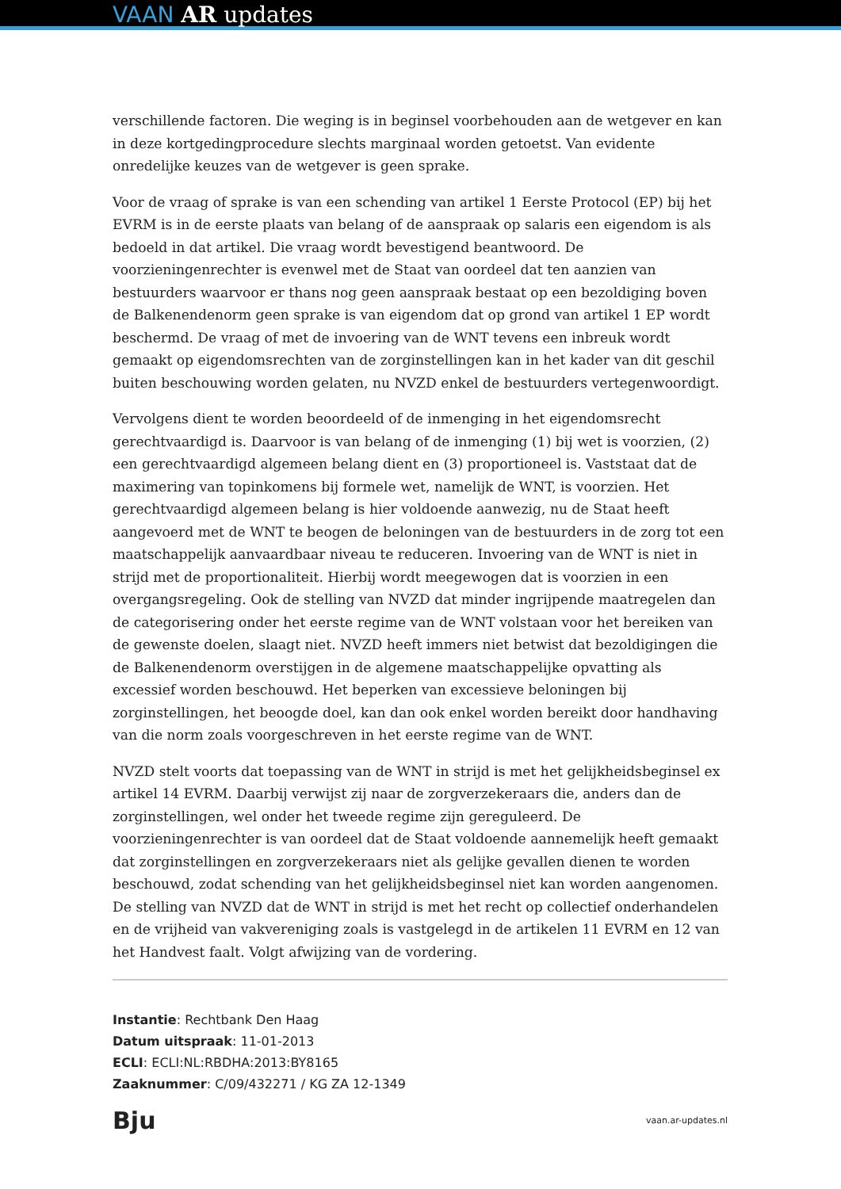VAAN AR updates
verschillende factoren. Die weging is in beginsel voorbehouden aan de wetgever en kan in deze kortgedingprocedure slechts marginaal worden getoetst. Van evidente onredelijke keuzes van de wetgever is geen sprake.
Voor de vraag of sprake is van een schending van artikel 1 Eerste Protocol (EP) bij het EVRM is in de eerste plaats van belang of de aanspraak op salaris een eigendom is als bedoeld in dat artikel. Die vraag wordt bevestigend beantwoord. De voorzieningenrechter is evenwel met de Staat van oordeel dat ten aanzien van bestuurders waarvoor er thans nog geen aanspraak bestaat op een bezoldiging boven de Balkenendenorm geen sprake is van eigendom dat op grond van artikel 1 EP wordt beschermd. De vraag of met de invoering van de WNT tevens een inbreuk wordt gemaakt op eigendomsrechten van de zorginstellingen kan in het kader van dit geschil buiten beschouwing worden gelaten, nu NVZD enkel de bestuurders vertegenwoordigt.
Vervolgens dient te worden beoordeeld of de inmenging in het eigendomsrecht gerechtvaardigd is. Daarvoor is van belang of de inmenging (1) bij wet is voorzien, (2) een gerechtvaardigd algemeen belang dient en (3) proportioneel is. Vaststaat dat de maximering van topinkomens bij formele wet, namelijk de WNT, is voorzien. Het gerechtvaardigd algemeen belang is hier voldoende aanwezig, nu de Staat heeft aangevoerd met de WNT te beogen de beloningen van de bestuurders in de zorg tot een maatschappelijk aanvaardbaar niveau te reduceren. Invoering van de WNT is niet in strijd met de proportionaliteit. Hierbij wordt meegewogen dat is voorzien in een overgangsregeling. Ook de stelling van NVZD dat minder ingrijpende maatregelen dan de categorisering onder het eerste regime van de WNT volstaan voor het bereiken van de gewenste doelen, slaagt niet. NVZD heeft immers niet betwist dat bezoldigingen die de Balkenendenorm overstijgen in de algemene maatschappelijke opvatting als excessief worden beschouwd. Het beperken van excessieve beloningen bij zorginstellingen, het beoogde doel, kan dan ook enkel worden bereikt door handhaving van die norm zoals voorgeschreven in het eerste regime van de WNT.
NVZD stelt voorts dat toepassing van de WNT in strijd is met het gelijkheidsbeginsel ex artikel 14 EVRM. Daarbij verwijst zij naar de zorgverzekeraars die, anders dan de zorginstellingen, wel onder het tweede regime zijn gereguleerd. De voorzieningenrechter is van oordeel dat de Staat voldoende aannemelijk heeft gemaakt dat zorginstellingen en zorgverzekeraars niet als gelijke gevallen dienen te worden beschouwd, zodat schending van het gelijkheidsbeginsel niet kan worden aangenomen. De stelling van NVZD dat de WNT in strijd is met het recht op collectief onderhandelen en de vrijheid van vakvereniging zoals is vastgelegd in de artikelen 11 EVRM en 12 van het Handvest faalt. Volgt afwijzing van de vordering.
Instantie: Rechtbank Den Haag
Datum uitspraak: 11-01-2013
ECLI: ECLI:NL:RBDHA:2013:BY8165
Zaaknummer: C/09/432271 / KG ZA 12-1349
Bju vaan.ar-updates.nl